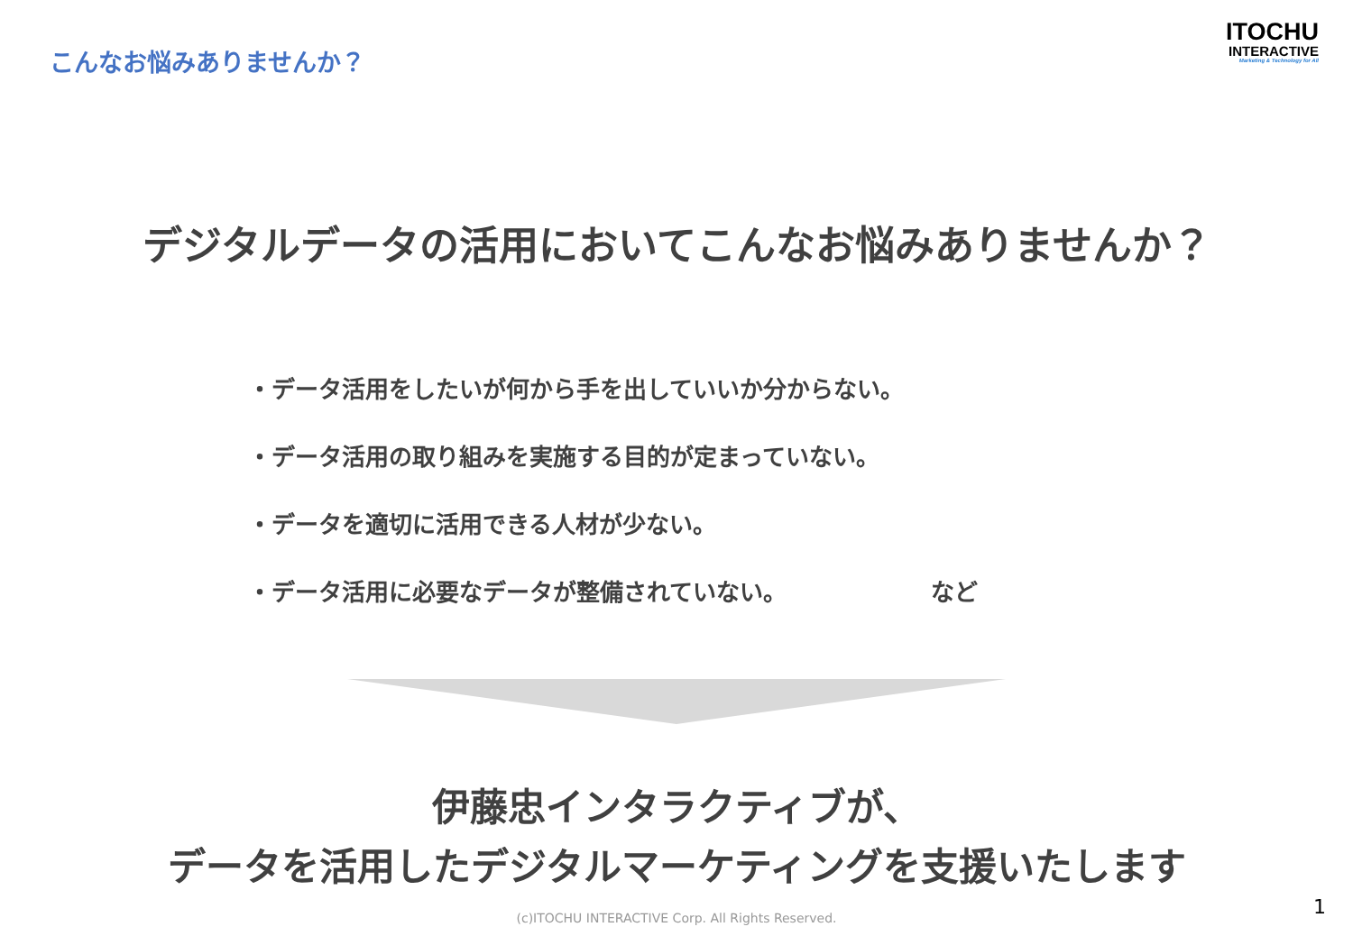こんなお悩みありませんか？
ITOCHU
INTERACTIVE
Marketing & Technology for All
デジタルデータの活用においてこんなお悩みありませんか？
・データ活用をしたいが何から手を出していいか分からない。
・データ活用の取り組みを実施する目的が定まっていない。
・データを適切に活用できる人材が少ない。
・データ活用に必要なデータが整備されていない。 など
伊藤忠インタラクティブが、
データを活用したデジタルマーケティングを支援いたします
(c)ITOCHU INTERACTIVE Corp. All Rights Reserved. 1